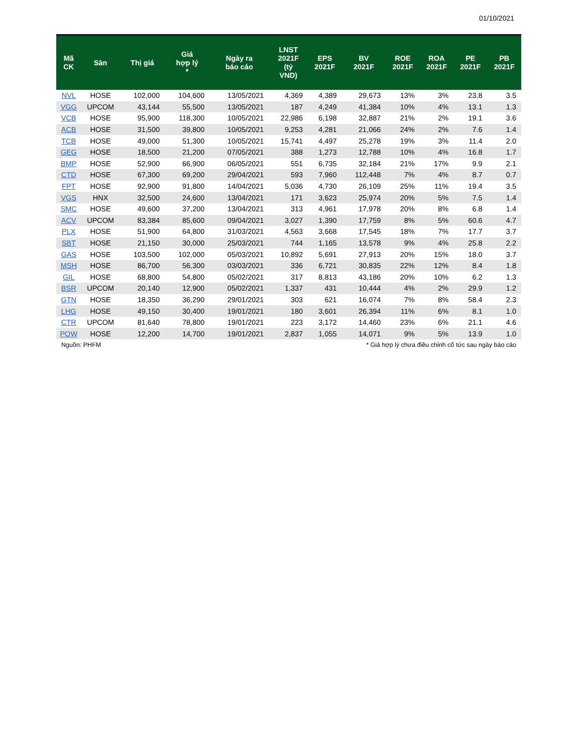01/10/2021
| Mã CK | Sàn | Thị giá | Giá hợp lý * | Ngày ra báo cáo | LNST 2021F (tỷ VND) | EPS 2021F | BV 2021F | ROE 2021F | ROA 2021F | PE 2021F | PB 2021F |
| --- | --- | --- | --- | --- | --- | --- | --- | --- | --- | --- | --- |
| NVL | HOSE | 102,000 | 104,600 | 13/05/2021 | 4,369 | 4,389 | 29,673 | 13% | 3% | 23.8 | 3.5 |
| VGG | UPCOM | 43,144 | 55,500 | 13/05/2021 | 187 | 4,249 | 41,384 | 10% | 4% | 13.1 | 1.3 |
| VCB | HOSE | 95,900 | 118,300 | 10/05/2021 | 22,986 | 6,198 | 32,887 | 21% | 2% | 19.1 | 3.6 |
| ACB | HOSE | 31,500 | 39,800 | 10/05/2021 | 9,253 | 4,281 | 21,066 | 24% | 2% | 7.6 | 1.4 |
| TCB | HOSE | 49,000 | 51,300 | 10/05/2021 | 15,741 | 4,497 | 25,278 | 19% | 3% | 11.4 | 2.0 |
| GEG | HOSE | 18,500 | 21,200 | 07/05/2021 | 388 | 1,273 | 12,788 | 10% | 4% | 16.8 | 1.7 |
| BMP | HOSE | 52,900 | 66,900 | 06/05/2021 | 551 | 6,735 | 32,184 | 21% | 17% | 9.9 | 2.1 |
| CTD | HOSE | 67,300 | 69,200 | 29/04/2021 | 593 | 7,960 | 112,448 | 7% | 4% | 8.7 | 0.7 |
| FPT | HOSE | 92,900 | 91,800 | 14/04/2021 | 5,036 | 4,730 | 26,109 | 25% | 11% | 19.4 | 3.5 |
| VGS | HNX | 32,500 | 24,600 | 13/04/2021 | 171 | 3,623 | 25,974 | 20% | 5% | 7.5 | 1.4 |
| SMC | HOSE | 49,600 | 37,200 | 13/04/2021 | 313 | 4,961 | 17,978 | 20% | 8% | 6.8 | 1.4 |
| ACV | UPCOM | 83,384 | 85,600 | 09/04/2021 | 3,027 | 1,390 | 17,759 | 8% | 5% | 60.6 | 4.7 |
| PLX | HOSE | 51,900 | 64,800 | 31/03/2021 | 4,563 | 3,668 | 17,545 | 18% | 7% | 17.7 | 3.7 |
| SBT | HOSE | 21,150 | 30,000 | 25/03/2021 | 744 | 1,165 | 13,578 | 9% | 4% | 25.8 | 2.2 |
| GAS | HOSE | 103,500 | 102,000 | 05/03/2021 | 10,892 | 5,691 | 27,913 | 20% | 15% | 18.0 | 3.7 |
| MSH | HOSE | 86,700 | 56,300 | 03/03/2021 | 336 | 6,721 | 30,835 | 22% | 12% | 8.4 | 1.8 |
| GIL | HOSE | 68,800 | 54,800 | 05/02/2021 | 317 | 8,813 | 43,186 | 20% | 10% | 6.2 | 1.3 |
| BSR | UPCOM | 20,140 | 12,900 | 05/02/2021 | 1,337 | 431 | 10,444 | 4% | 2% | 29.9 | 1.2 |
| GTN | HOSE | 18,350 | 36,290 | 29/01/2021 | 303 | 621 | 16,074 | 7% | 8% | 58.4 | 2.3 |
| LHG | HOSE | 49,150 | 30,400 | 19/01/2021 | 180 | 3,601 | 26,394 | 11% | 6% | 8.1 | 1.0 |
| CTR | UPCOM | 81,640 | 78,800 | 19/01/2021 | 223 | 3,172 | 14,460 | 23% | 6% | 21.1 | 4.6 |
| POW | HOSE | 12,200 | 14,700 | 19/01/2021 | 2,837 | 1,055 | 14,071 | 9% | 5% | 13.9 | 1.0 |
Nguồn: PHFM * Giá hợp lý chưa điều chỉnh cổ tức sau ngày báo cáo